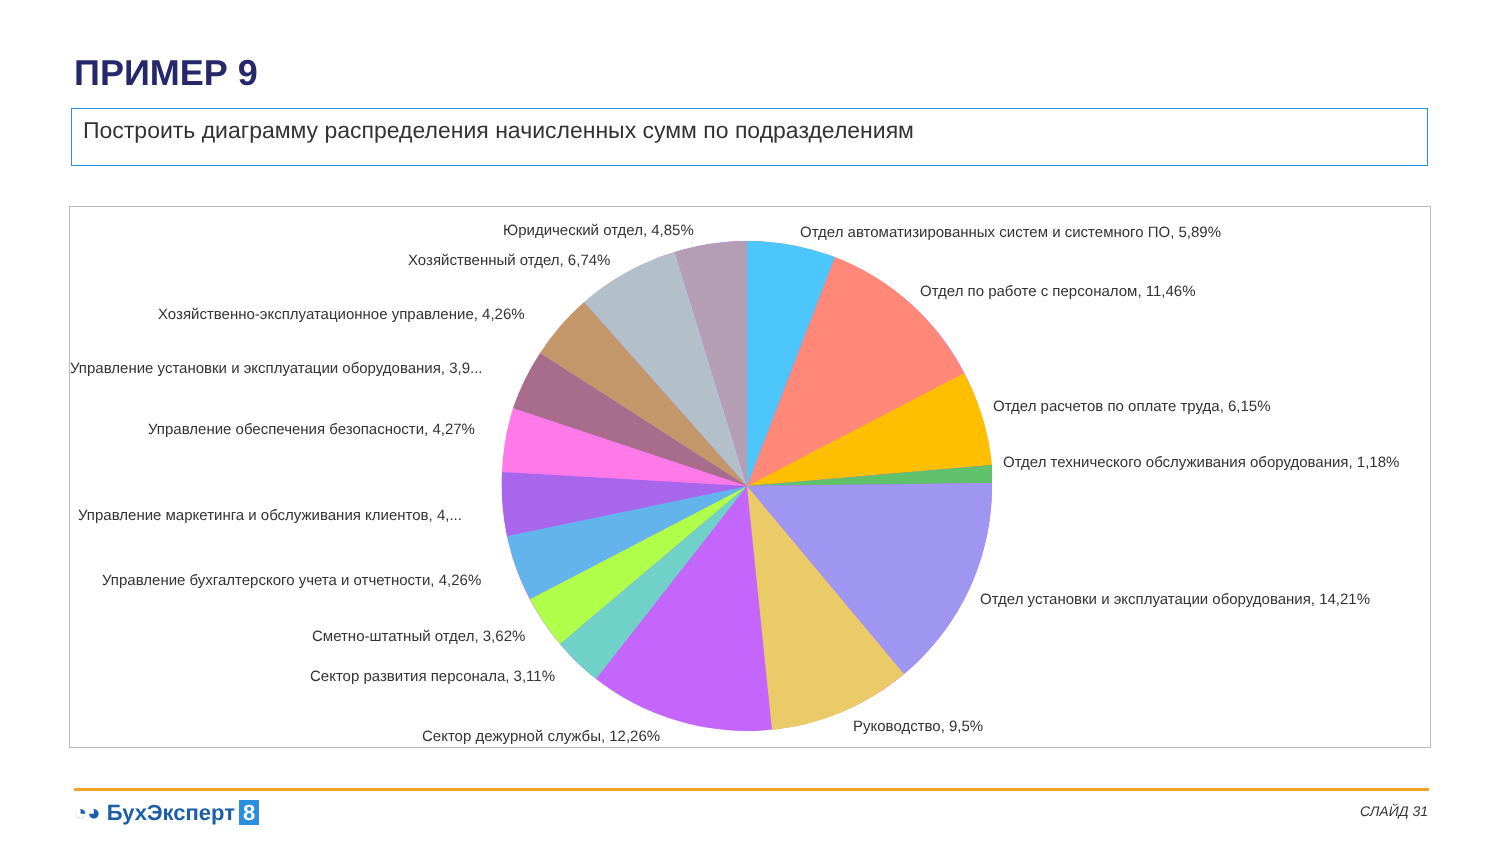ПРИМЕР 9
Построить диаграмму распределения начисленных сумм по подразделениям
Юридический отдел, 4,85% Отдел автоматизированных систем и системного ПО, 5,89%
Хозяйственный отдел, 6,74%
Отдел по работе с персоналом, 11,46%
Хозяйственно-эксплуатационное управление, 4,26%
Управление установки и эксплуатации оборудования, 3,9...
Отдел расчетов по оплате труда, 6,15%
Управление обеспечения безопасности, 4,27%
Отдел технического обслуживания оборудования, 1,18%
Управление маркетинга и обслуживания клиентов, 4,...
Управление бухгалтерского учета и отчетности, 4,26%
Отдел установки и эксплуатации оборудования, 14,21%
Сметно-штатный отдел, 3,62%
Сектор развития персонала, 3,11%
Руководство, 9,5%
Сектор дежурной службы, 12,26%
◔◕ БухЭксперт 8 СЛАЙД 31